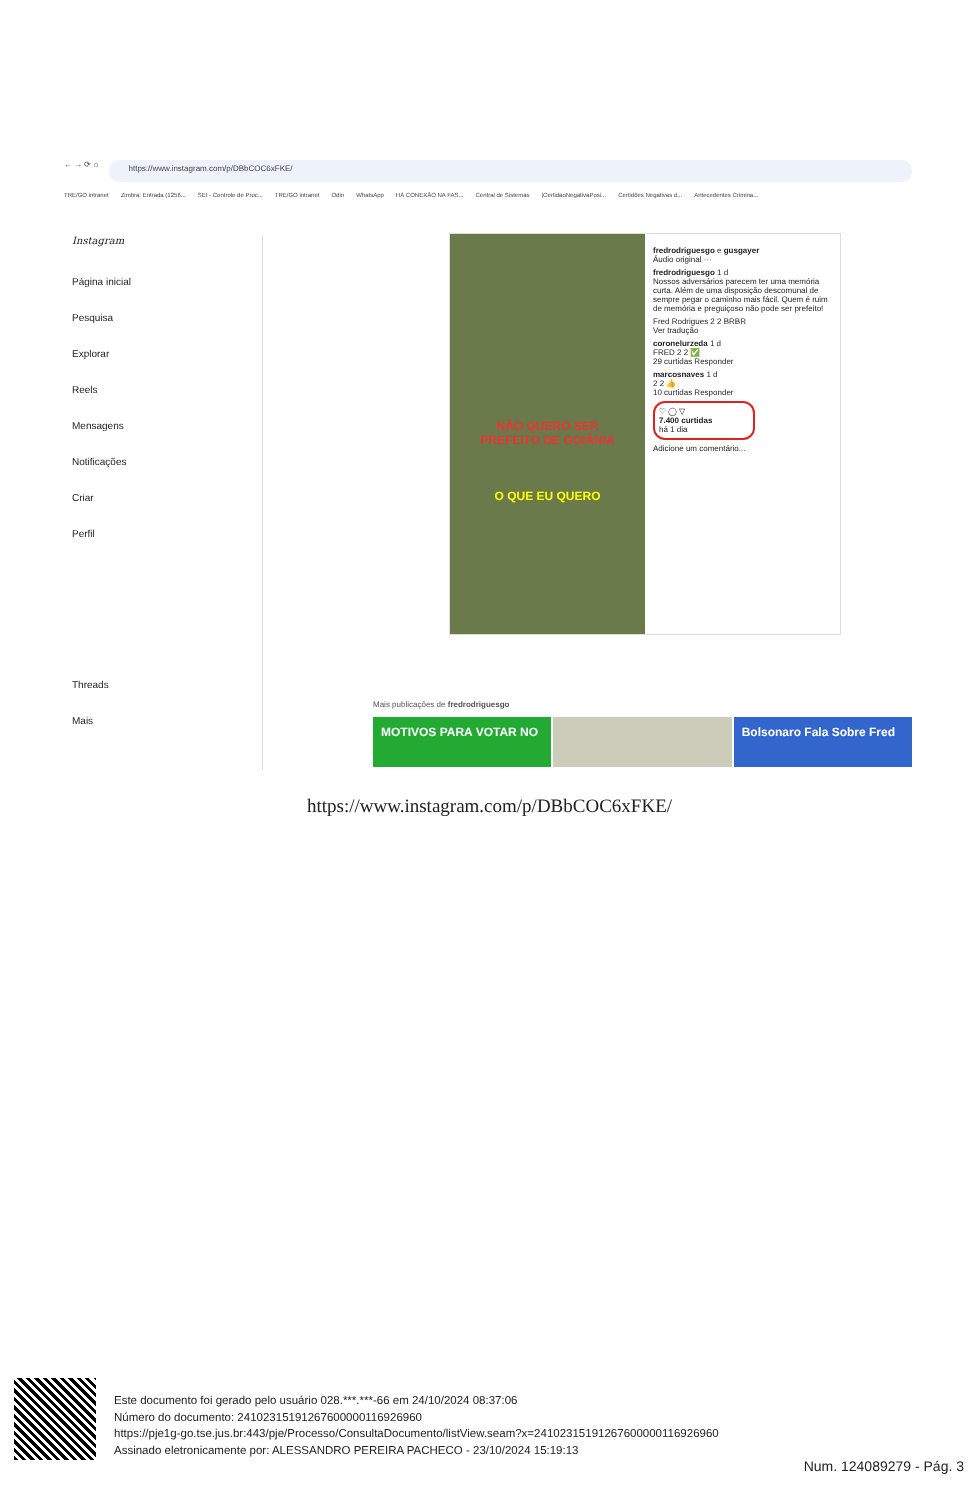← → ⟳ ⌂
https://www.instagram.com/p/DBbCOC6xFKE/
TRE/GO intranet Zimbra: Entrada (1256... SEI - Controle de Proc... TRE/GO intranet Odin WhatsApp HÁ CONEXÃO NA FAS... Central de Sistemas |CertidaoNegativaPosi... Certidões Negativas d... Antecedentes Crimina...
Instagram
Página inicial
Pesquisa
Explorar
Reels
Mensagens
Notificações
Criar
Perfil
Threads
Mais
NÃO QUERO SER
PREFEITO DE GOIÂNIA
O QUE EU QUERO
fredrodriguesgo e gusgayer
Áudio original ···
fredrodriguesgo 1 d
Nossos adversários parecem ter uma memória curta. Além de uma disposição descomunal de sempre pegar o caminho mais fácil. Quem é ruim de memória e preguiçoso não pode ser prefeito!
Fred Rodrigues 2 2 BRBR
Ver tradução
coronelurzeda 1 d
FRED 2 2 ✅
29 curtidas Responder
marcosnaves 1 d
2 2 👍
10 curtidas Responder
♡ ◯ ▽
7.400 curtidas
há 1 dia
Adicione um comentário...
Mais publicações de fredrodriguesgo
MOTIVOS PARA VOTAR NO Bolsonaro Fala Sobre Fred
https://www.instagram.com/p/DBbCOC6xFKE/
Este documento foi gerado pelo usuário 028.***.***-66 em 24/10/2024 08:37:06
Número do documento: 24102315191267600000116926960
https://pje1g-go.tse.jus.br:443/pje/Processo/ConsultaDocumento/listView.seam?x=24102315191267600000116926960
Assinado eletronicamente por: ALESSANDRO PEREIRA PACHECO - 23/10/2024 15:19:13
Num. 124089279 - Pág. 3